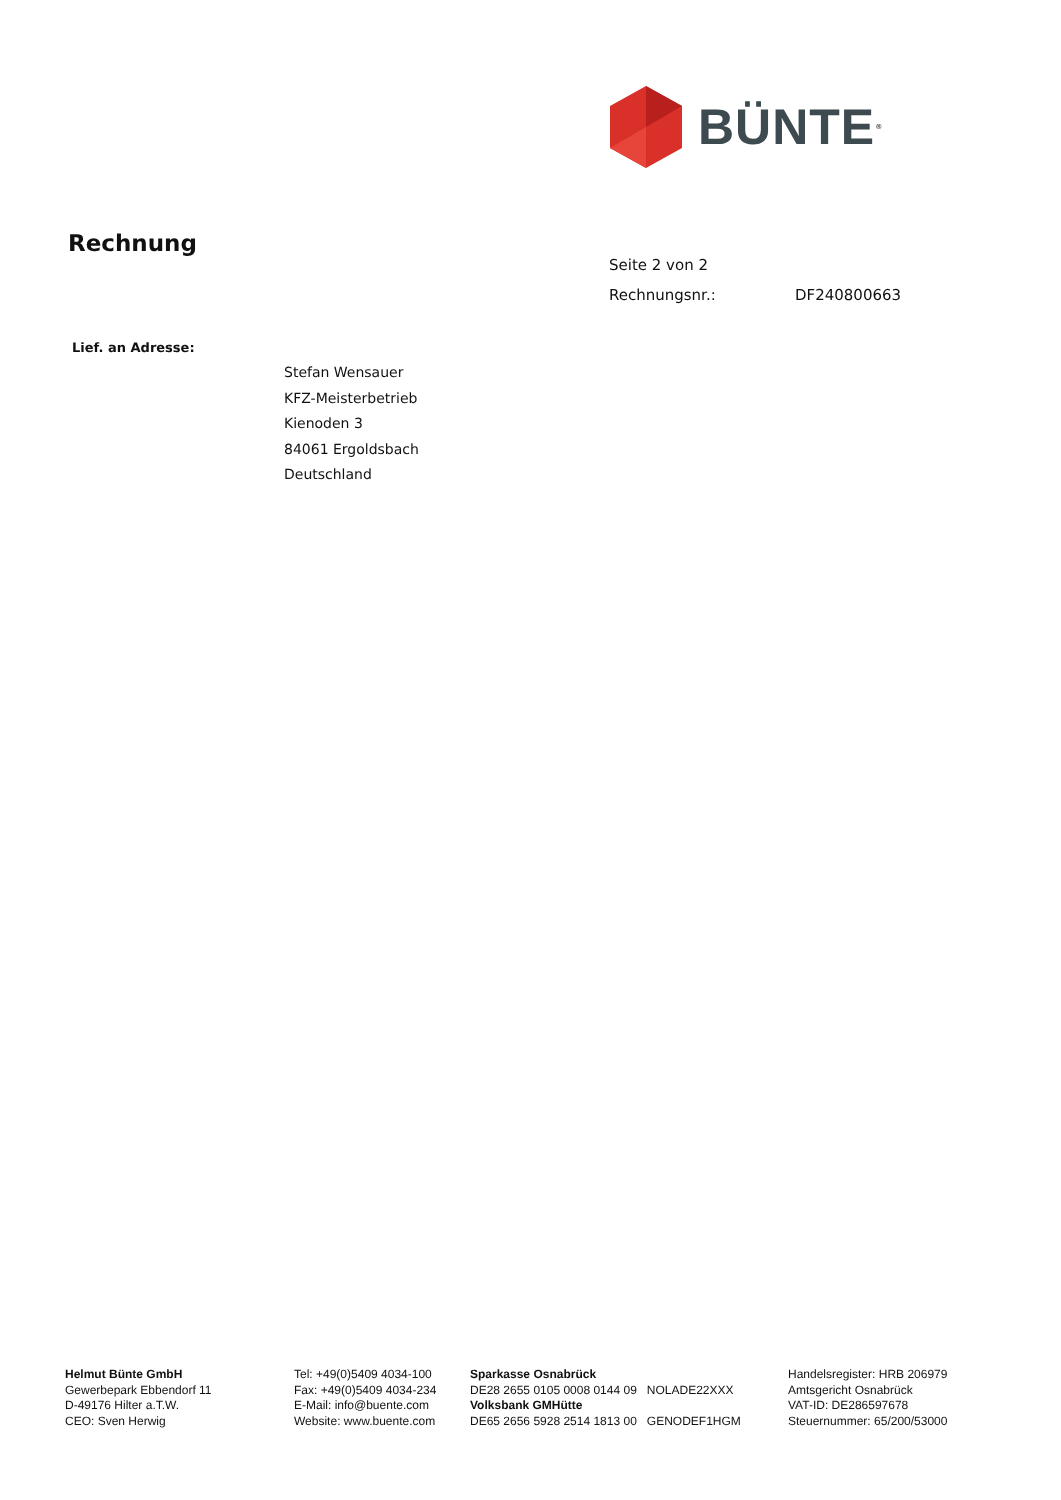BÜNTE<sup>®</sup>
Rechnung
Seite 2 von 2
Rechnungsnr.: DF240800663
Lief. an Adresse:
Stefan Wensauer
KFZ-Meisterbetrieb
Kienoden 3
84061 Ergoldsbach
Deutschland
Helmut Bünte GmbH
Gewerbepark Ebbendorf 11
D-49176 Hilter a.T.W.
CEO: Sven Herwig
Tel: +49(0)5409 4034-100
Fax: +49(0)5409 4034-234
E-Mail: info@buente.com
Website: www.buente.com
Sparkasse Osnabrück
DE28 2655 0105 0008 0144 09 NOLADE22XXX
Volksbank GMHütte
DE65 2656 5928 2514 1813 00 GENODEF1HGM
Handelsregister: HRB 206979
Amtsgericht Osnabrück
VAT-ID: DE286597678
Steuernummer: 65/200/53000